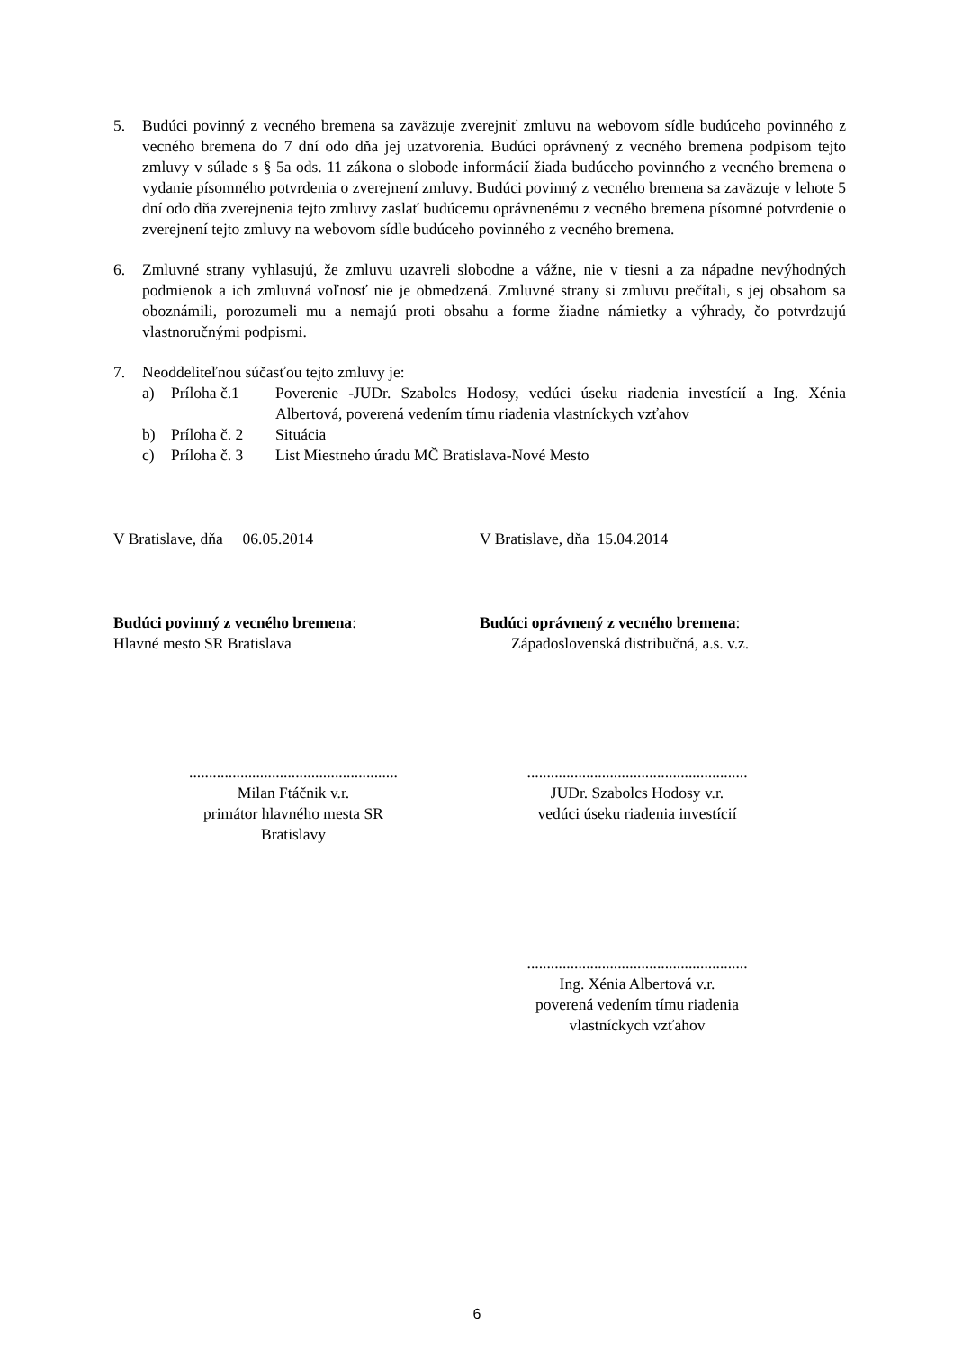5. Budúci povinný z vecného bremena sa zaväzuje zverejniť zmluvu na webovom sídle budúceho povinného z vecného bremena do 7 dní odo dňa jej uzatvorenia. Budúci oprávnený z vecného bremena podpisom tejto zmluvy v súlade s § 5a ods. 11 zákona o slobode informácií žiada budúceho povinného z vecného bremena o vydanie písomného potvrdenia o zverejnení zmluvy. Budúci povinný z vecného bremena sa zaväzuje v lehote 5 dní odo dňa zverejnenia tejto zmluvy zaslať budúcemu oprávnenému z vecného bremena písomné potvrdenie o zverejnení tejto zmluvy na webovom sídle budúceho povinného z vecného bremena.
6. Zmluvné strany vyhlasujú, že zmluvu uzavreli slobodne a vážne, nie v tiesni a za nápadne nevýhodných podmienok a ich zmluvná voľnosť nie je obmedzená. Zmluvné strany si zmluvu prečítali, s jej obsahom sa oboznámili, porozumeli mu a nemajú proti obsahu a forme žiadne námietky a výhrady, čo potvrdzujú vlastnoručnými podpismi.
7. Neoddeliteľnou súčasťou tejto zmluvy je:
a) Príloha č.1 Poverenie -JUDr. Szabolcs Hodosy, vedúci úseku riadenia investícií a Ing. Xénia Albertová, poverená vedením tímu riadenia vlastníckych vzťahov
b) Príloha č. 2
Situácia
c) Príloha č. 3
List Miestneho úradu MČ Bratislava-Nové Mesto
V Bratislave, dňa 06.05.2014 V Bratislave, dňa 15.04.2014
Budúci povinný z vecného bremena:
Hlavné mesto SR Bratislava
Budúci oprávnený z vecného bremena:
Západoslovenská distribučná, a.s. v.z.
.....................................................
Milan Ftáčnik v.r.
primátor hlavného mesta SR
Bratislavy
........................................................
JUDr. Szabolcs Hodosy v.r.
vedúci úseku riadenia investícií
........................................................
Ing. Xénia Albertová v.r.
poverená vedením tímu riadenia
vlastníckych vzťahov
6